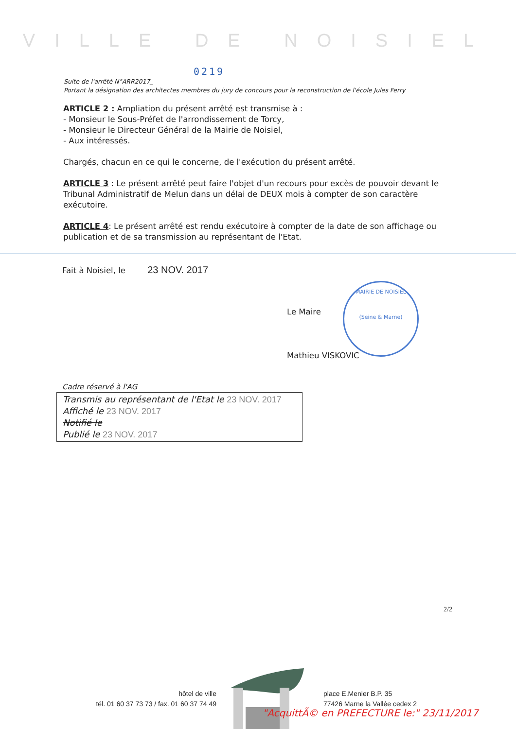VILLE DE NOISIEL
0219
Suite de l'arrêté N°ARR2017_
Portant la désignation des architectes membres du jury de concours pour la reconstruction de l'école Jules Ferry
ARTICLE 2 : Ampliation du présent arrêté est transmise à :
- Monsieur le Sous-Préfet de l'arrondissement de Torcy,
- Monsieur le Directeur Général de la Mairie de Noisiel,
- Aux intéressés.
Chargés, chacun en ce qui le concerne, de l'exécution du présent arrêté.
ARTICLE 3 : Le présent arrêté peut faire l'objet d'un recours pour excès de pouvoir devant le Tribunal Administratif de Melun dans un délai de DEUX mois à compter de son caractère exécutoire.
ARTICLE 4: Le présent arrêté est rendu exécutoire à compter de la date de son affichage ou publication et de sa transmission au représentant de l'Etat.
Fait à Noisiel, le 23 NOV. 2017
Le Maire
Mathieu VISKOVIC
MAIRIE DE NOISIEL
(Seine & Marne)
Cadre réservé à l'AG
Transmis au représentant de l'Etat le 23 NOV. 2017
Affiché le 23 NOV. 2017
Notifié le
Publié le 23 NOV. 2017
2/2
hôtel de ville
tél. 01 60 37 73 73 / fax. 01 60 37 74 49
place E.Menier B.P. 35
77426 Marne la Vallée cedex 2
"AcquittÃ© en PREFECTURE le:" 23/11/2017